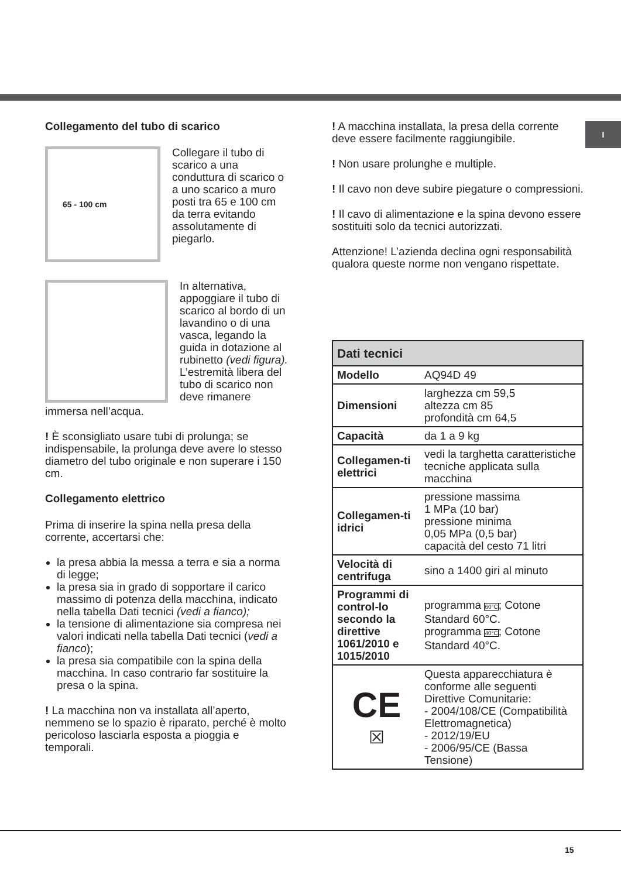I
Collegamento del tubo di scarico
65 - 100 cm
Collegare il tubo di scarico a una conduttura di scarico o a uno scarico a muro posti tra 65 e 100 cm da terra evitando assolutamente di piegarlo.
In alternativa, appoggiare il tubo di scarico al bordo di un lavandino o di una vasca, legando la guida in dotazione al rubinetto (vedi figura). L’estremità libera del tubo di scarico non deve rimanere
immersa nell’acqua.
! È sconsigliato usare tubi di prolunga; se indispensabile, la prolunga deve avere lo stesso diametro del tubo originale e non superare i 150 cm.
Collegamento elettrico
Prima di inserire la spina nella presa della corrente, accertarsi che:
la presa abbia la messa a terra e sia a norma di legge;
la presa sia in grado di sopportare il carico massimo di potenza della macchina, indicato nella tabella Dati tecnici (vedi a fianco);
la tensione di alimentazione sia compresa nei valori indicati nella tabella Dati tecnici (vedi a fianco);
la presa sia compatibile con la spina della macchina. In caso contrario far sostituire la presa o la spina.
! La macchina non va installata all’aperto, nemmeno se lo spazio è riparato, perché è molto pericoloso lasciarla esposta a pioggia e temporali.
! A macchina installata, la presa della corrente deve essere facilmente raggiungibile.
! Non usare prolunghe e multiple.
! Il cavo non deve subire piegature o compressioni.
! Il cavo di alimentazione e la spina devono essere sostituiti solo da tecnici autorizzati.
Attenzione! L’azienda declina ogni responsabilità qualora queste norme non vengano rispettate.
| Dati tecnici | |
| --- | --- |
| Modello | AQ94D 49 |
| Dimensioni | larghezza cm 59,5 altezza cm 85 profondità cm 64,5 |
| Capacità | da 1 a 9 kg |
| Collegamen-ti elettrici | vedi la targhetta caratteristiche tecniche applicata sulla macchina |
| Collegamen-ti idrici | pressione massima 1 MPa (10 bar) pressione minima 0,05 MPa (0,5 bar) capacità del cesto 71 litri |
| Velocità di centrifuga | sino a 1400 giri al minuto |
| Programmi di control-lo secondo la direttive 1061/2010 e 1015/2010 | programma 60°C ; Cotone Standard 60°C. programma 40°C ; Cotone Standard 40°C. |
| CE ☒ | Questa apparecchiatura è conforme alle seguenti Direttive Comunitarie: - 2004/108/CE (Compatibilità Elettromagnetica) - 2012/19/EU - 2006/95/CE (Bassa Tensione) |
15